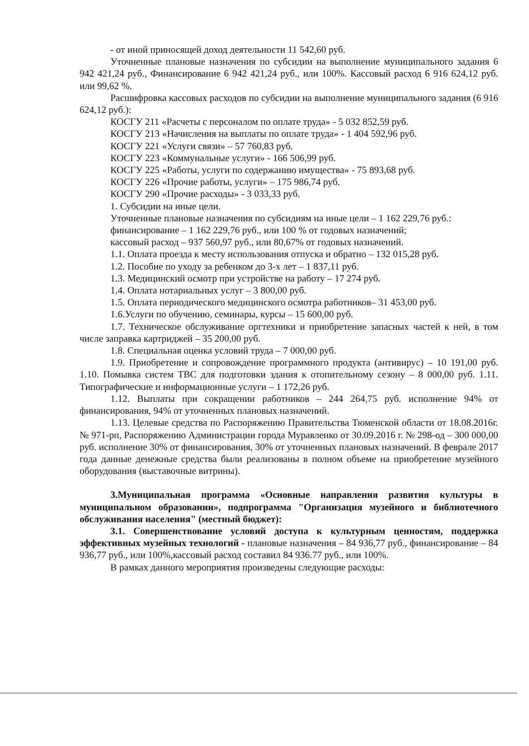- от иной приносящей доход деятельности 11 542,60 руб.
Уточненные плановые назначения по субсидии на выполнение муниципального задания 6 942 421,24 руб., Финансирование 6 942 421,24 руб., или 100%. Кассовый расход 6 916 624,12 руб. или 99,62 %.
Расшифровка кассовых расходов по субсидии на выполнение муниципального задания (6 916 624,12 руб.):
КОСГУ 211 «Расчеты с персоналом по оплате труда» - 5 032 852,59 руб.
КОСГУ 213 «Начисления на выплаты по оплате труда» - 1 404 592,96 руб.
КОСГУ 221 «Услуги связи» – 57 760,83 руб.
КОСГУ 223 «Коммунальные услуги» - 166 506,99 руб.
КОСГУ 225 «Работы, услуги по содержанию имущества» - 75 893,68 руб.
КОСГУ 226 «Прочие работы, услуги» – 175 986,74 руб.
КОСГУ 290 «Прочие расходы» - 3 033,33 руб.
1. Субсидии на иные цели.
Уточненные плановые назначения по субсидиям на иные цели – 1 162 229,76 руб.:
финансирование – 1 162 229,76 руб., или 100 % от годовых назначений;
кассовый расход – 937 560,97 руб., или 80,67% от годовых назначений.
1.1. Оплата проезда к месту использования отпуска и обратно – 132 015,28 руб.
1.2. Пособие по уходу за ребенком до 3-х лет – 1 837,11 руб.
1.3. Медицинский осмотр при устройстве на работу – 17 274 руб.
1.4. Оплата нотариальных услуг – 3 800,00 руб.
1.5. Оплата периодического медицинского осмотра работников– 31 453,00 руб.
1.6.Услуги по обучению, семинары, курсы – 15 600,00 руб.
1.7. Техническое обслуживание оргтехники и приобретение запасных частей к ней, в том числе заправка картриджей – 35 200,00 руб.
1.8. Специальная оценка условий труда – 7 000,00 руб.
1.9. Приобретение и сопровождение программного продукта (антивирус) – 10 191,00 руб. 1.10. Помывка систем ТВС для подготовки здания к отопительному сезону – 8 000,00 руб. 1.11. Типографические и информационные услуги – 1 172,26 руб.
1.12. Выплаты при сокращении работников – 244 264,75 руб. исполнение 94% от финансирования, 94% от уточненных плановых назначений.
1.13. Целевые средства по Распоряжению Правительства Тюменской области от 18.08.2016г. № 971-рп, Распоряжению Администрации города Муравленко от 30.09.2016 г. № 298-од – 300 000,00 руб. исполнение 30% от финансирования, 30% от уточненных плановых назначений. В феврале 2017 года данные денежные средства были реализованы в полном объеме на приобретение музейного оборудования (выставочные витрины).
3.Муниципальная программа «Основные направления развития культуры в муниципальном образовании», подпрограмма "Организация музейного и библиотечного обслуживания населения" (местный бюджет):
3.1. Совершенствование условий доступа к культурным ценностям, поддержка эффективных музейных технологий - плановые назначения – 84 936,77 руб., финансирование – 84 936,77 руб., или 100%,кассовый расход составил 84 936.77 руб., или 100%.
В рамках данного мероприятия произведены следующие расходы: